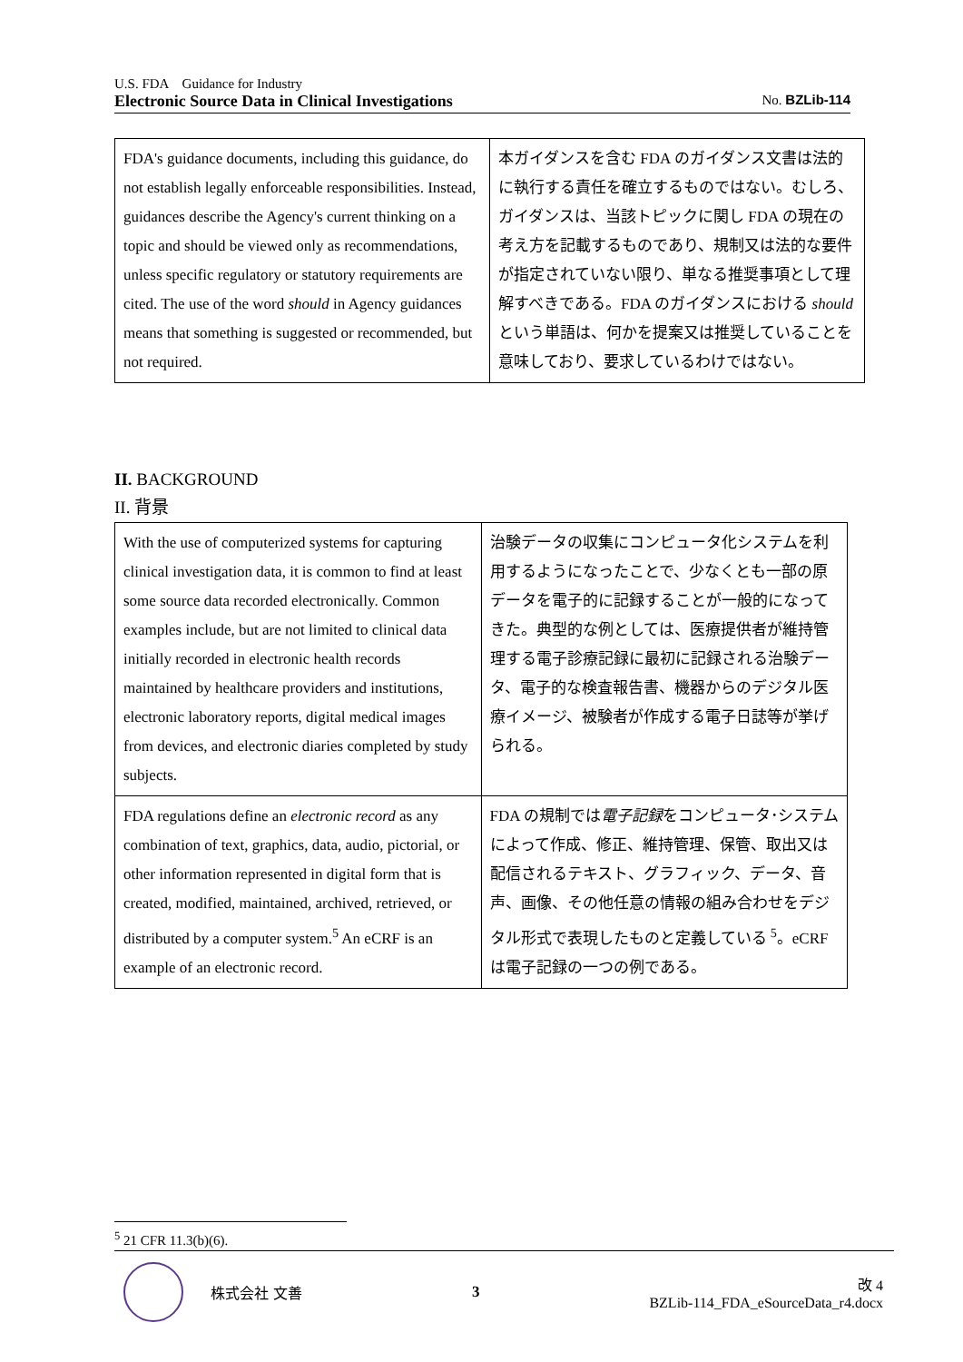U.S. FDA　Guidance for Industry
Electronic Source Data in Clinical Investigations No. BZLib-114
| FDA's guidance documents, including this guidance, do not establish legally enforceable responsibilities. Instead, guidances describe the Agency's current thinking on a topic and should be viewed only as recommendations, unless specific regulatory or statutory requirements are cited. The use of the word should in Agency guidances means that something is suggested or recommended, but not required. | 本ガイダンスを含む FDA のガイダンス文書は法的に執行する責任を確立するものではない。むしろ、ガイダンスは、当該トピックに関し FDA の現在の考え方を記載するものであり、規制又は法的な要件が指定されていない限り、単なる推奨事項として理解すべきである。FDA のガイダンスにおける should という単語は、何かを提案又は推奨していることを意味しており、要求しているわけではない。 |
II. BACKGROUND
II. 背景
| With the use of computerized systems for capturing clinical investigation data, it is common to find at least some source data recorded electronically. Common examples include, but are not limited to clinical data initially recorded in electronic health records maintained by healthcare providers and institutions, electronic laboratory reports, digital medical images from devices, and electronic diaries completed by study subjects. | 治験データの収集にコンピュータ化システムを利用するようになったことで、少なくとも一部の原データを電子的に記録することが一般的になってきた。典型的な例としては、医療提供者が維持管理する電子診療記録に最初に記録される治験データ、電子的な検査報告書、機器からのデジタル医療イメージ、被験者が作成する電子日誌等が挙げられる。 |
| FDA regulations define an electronic record as any combination of text, graphics, data, audio, pictorial, or other information represented in digital form that is created, modified, maintained, archived, retrieved, or distributed by a computer system.<sup>5</sup> An eCRF is an example of an electronic record. | FDA の規制では 電子記録 をコンピュータ･システムによって作成、修正、維持管理、保管、取出又は配信されるテキスト、グラフィック、データ、音声、画像、その他任意の情報の組み合わせをデジタル形式で表現したものと定義している <sup>5</sup>。eCRF は電子記録の一つの例である。 |
<sup>5</sup> 21 CFR 11.3(b)(6).
株式会社 文善 3
改 4
BZLib-114_FDA_eSourceData_r4.docx